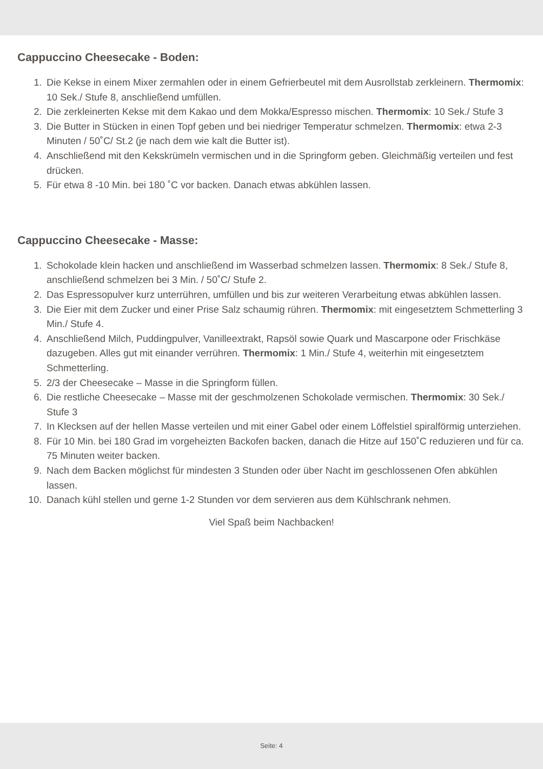Cappuccino Cheesecake - Boden:
1. Die Kekse in einem Mixer zermahlen oder in einem Gefrierbeutel mit dem Ausrollstab zerkleinern. Thermomix: 10 Sek./ Stufe 8, anschließend umfüllen.
2. Die zerkleinerten Kekse mit dem Kakao und dem Mokka/Espresso mischen. Thermomix: 10 Sek./ Stufe 3
3. Die Butter in Stücken in einen Topf geben und bei niedriger Temperatur schmelzen. Thermomix: etwa 2-3 Minuten / 50˚C/ St.2 (je nach dem wie kalt die Butter ist).
4. Anschließend mit den Kekskrümeln vermischen und in die Springform geben. Gleichmäßig verteilen und fest drücken.
5. Für etwa 8 -10 Min. bei 180 ˚C vor backen. Danach etwas abkühlen lassen.
Cappuccino Cheesecake - Masse:
1. Schokolade klein hacken und anschließend im Wasserbad schmelzen lassen. Thermomix: 8 Sek./ Stufe 8, anschließend schmelzen bei 3 Min. / 50˚C/ Stufe 2.
2. Das Espressopulver kurz unterrühren, umfüllen und bis zur weiteren Verarbeitung etwas abkühlen lassen.
3. Die Eier mit dem Zucker und einer Prise Salz schaumig rühren. Thermomix: mit eingesetztem Schmetterling 3 Min./ Stufe 4.
4. Anschließend Milch, Puddingpulver, Vanilleextrakt, Rapsöl sowie Quark und Mascarpone oder Frischkäse dazugeben. Alles gut mit einander verrühren. Thermomix: 1 Min./ Stufe 4, weiterhin mit eingesetztem Schmetterling.
5. 2/3 der Cheesecake – Masse in die Springform füllen.
6. Die restliche Cheesecake – Masse mit der geschmolzenen Schokolade vermischen. Thermomix: 30 Sek./ Stufe 3
7. In Klecksen auf der hellen Masse verteilen und mit einer Gabel oder einem Löffelstiel spiralförmig unterziehen.
8. Für 10 Min. bei 180 Grad im vorgeheizten Backofen backen, danach die Hitze auf 150˚C reduzieren und für ca. 75 Minuten weiter backen.
9. Nach dem Backen möglichst für mindesten 3 Stunden oder über Nacht im geschlossenen Ofen abkühlen lassen.
10. Danach kühl stellen und gerne 1-2 Stunden vor dem servieren aus dem Kühlschrank nehmen.
Viel Spaß beim Nachbacken!
Seite: 4